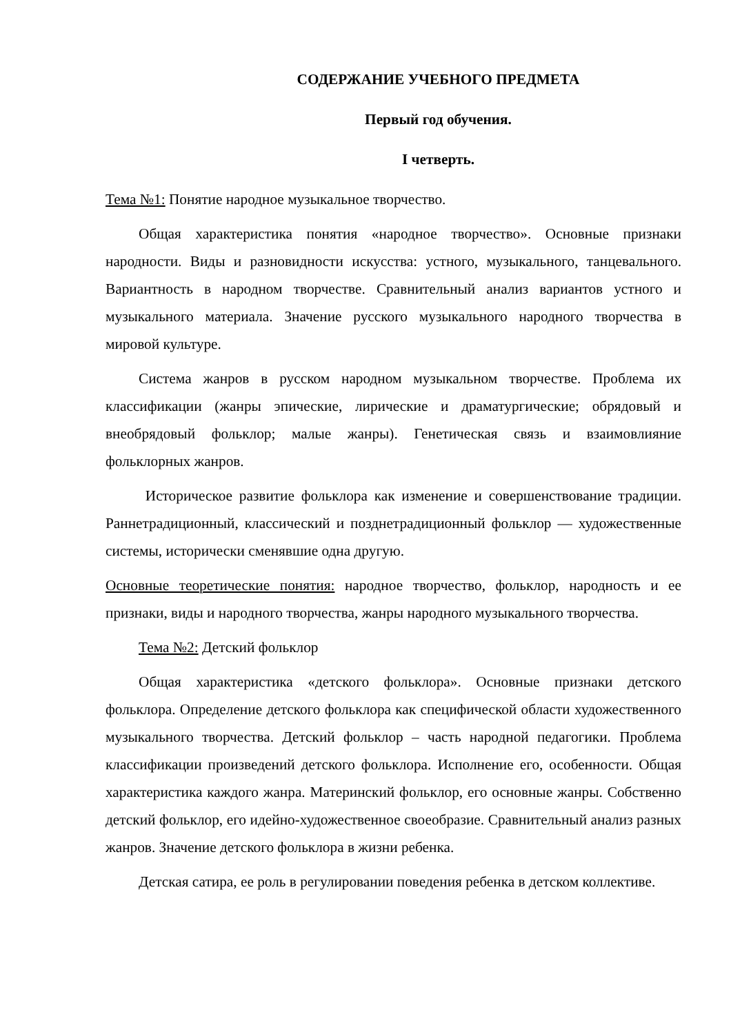СОДЕРЖАНИЕ УЧЕБНОГО ПРЕДМЕТА
Первый год обучения.
I четверть.
Тема №1: Понятие народное музыкальное творчество.
Общая характеристика понятия «народное творчество». Основные признаки народности. Виды и разновидности искусства: устного, музыкального, танцевального. Вариантность в народном творчестве. Сравнительный анализ вариантов устного и музыкального материала. Значение русского музыкального народного творчества в мировой культуре.
Система жанров в русском народном музыкальном творчестве. Проблема их классификации (жанры эпические, лирические и драматургические; обрядовый и внеобрядовый фольклор; малые жанры). Генетическая связь и взаимовлияние фольклорных жанров.
Историческое развитие фольклора как изменение и совершенствование традиции. Раннетрадиционный, классический и позднетрадиционный фольклор — художественные системы, исторически сменявшие одна другую.
Основные теоретические понятия: народное творчество, фольклор, народность и ее признаки, виды и народного творчества, жанры народного музыкального творчества.
Тема №2: Детский фольклор
Общая характеристика «детского фольклора». Основные признаки детского фольклора. Определение детского фольклора как специфической области художественного музыкального творчества. Детский фольклор – часть народной педагогики. Проблема классификации произведений детского фольклора. Исполнение его, особенности. Общая характеристика каждого жанра. Материнский фольклор, его основные жанры. Собственно детский фольклор, его идейно-художественное своеобразие. Сравнительный анализ разных жанров. Значение детского фольклора в жизни ребенка.
Детская сатира, ее роль в регулировании поведения ребенка в детском коллективе.